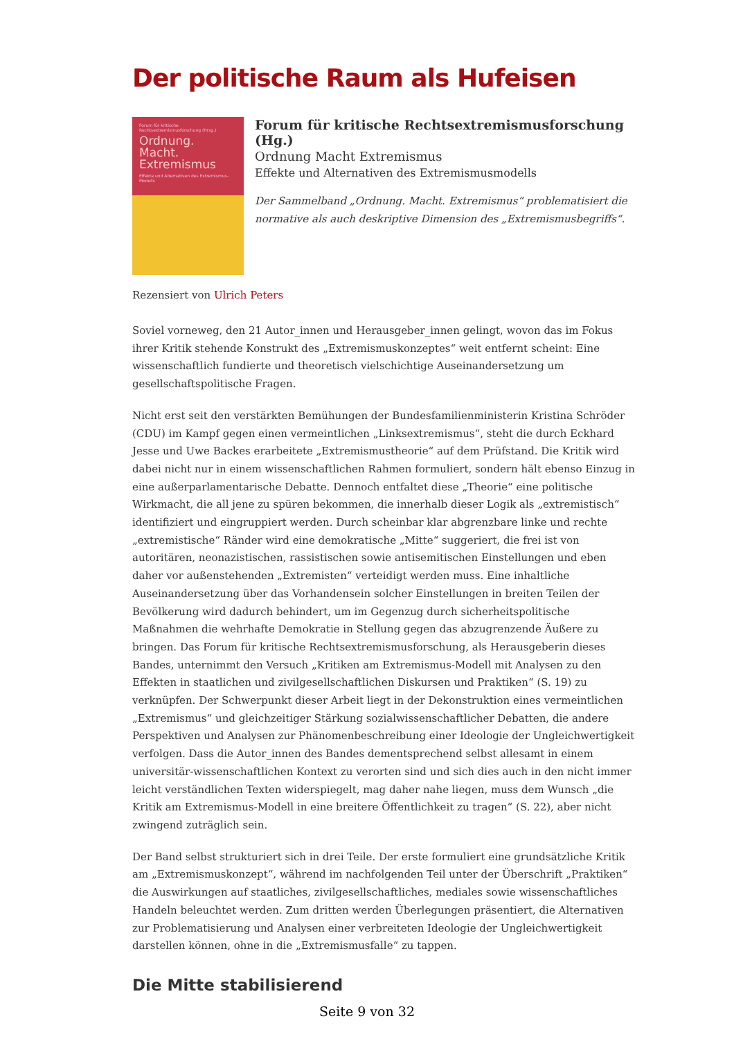Der politische Raum als Hufeisen
Forum für kritische Rechtsextremismusforschung (Hrsg.)
Ordnung.
Macht.
Extremismus
Effekte und Alternativen des Extremismus-Modells
Forum für kritische Rechtsextremismusforschung (Hg.)
Ordnung Macht Extremismus
Effekte und Alternativen des Extremismusmodells
Der Sammelband „Ordnung. Macht. Extremismus“ problematisiert die normative als auch deskriptive Dimension des „Extremismusbegriffs“.
Rezensiert von Ulrich Peters
Soviel vorneweg, den 21 Autor_innen und Herausgeber_innen gelingt, wovon das im Fokus ihrer Kritik stehende Konstrukt des „Extremismuskonzeptes“ weit entfernt scheint: Eine wissenschaftlich fundierte und theoretisch vielschichtige Auseinandersetzung um gesellschaftspolitische Fragen.
Nicht erst seit den verstärkten Bemühungen der Bundesfamilienministerin Kristina Schröder (CDU) im Kampf gegen einen vermeintlichen „Linksextremismus“, steht die durch Eckhard Jesse und Uwe Backes erarbeitete „Extremismustheorie“ auf dem Prüfstand. Die Kritik wird dabei nicht nur in einem wissenschaftlichen Rahmen formuliert, sondern hält ebenso Einzug in eine außerparlamentarische Debatte. Dennoch entfaltet diese „Theorie“ eine politische Wirkmacht, die all jene zu spüren bekommen, die innerhalb dieser Logik als „extremistisch“ identifiziert und eingruppiert werden. Durch scheinbar klar abgrenzbare linke und rechte „extremistische“ Ränder wird eine demokratische „Mitte“ suggeriert, die frei ist von autoritären, neonazistischen, rassistischen sowie antisemitischen Einstellungen und eben daher vor außenstehenden „Extremisten“ verteidigt werden muss. Eine inhaltliche Auseinandersetzung über das Vorhandensein solcher Einstellungen in breiten Teilen der Bevölkerung wird dadurch behindert, um im Gegenzug durch sicherheitspolitische Maßnahmen die wehrhafte Demokratie in Stellung gegen das abzugrenzende Äußere zu bringen. Das Forum für kritische Rechtsextremismusforschung, als Herausgeberin dieses Bandes, unternimmt den Versuch „Kritiken am Extremismus-Modell mit Analysen zu den Effekten in staatlichen und zivilgesellschaftlichen Diskursen und Praktiken“ (S. 19) zu verknüpfen. Der Schwerpunkt dieser Arbeit liegt in der Dekonstruktion eines vermeintlichen „Extremismus“ und gleichzeitiger Stärkung sozialwissenschaftlicher Debatten, die andere Perspektiven und Analysen zur Phänomenbeschreibung einer Ideologie der Ungleichwertigkeit verfolgen. Dass die Autor_innen des Bandes dementsprechend selbst allesamt in einem universitär-wissenschaftlichen Kontext zu verorten sind und sich dies auch in den nicht immer leicht verständlichen Texten widerspiegelt, mag daher nahe liegen, muss dem Wunsch „die Kritik am Extremismus-Modell in eine breitere Öffentlichkeit zu tragen“ (S. 22), aber nicht zwingend zuträglich sein.
Der Band selbst strukturiert sich in drei Teile. Der erste formuliert eine grundsätzliche Kritik am „Extremismuskonzept“, während im nachfolgenden Teil unter der Überschrift „Praktiken“ die Auswirkungen auf staatliches, zivilgesellschaftliches, mediales sowie wissenschaftliches Handeln beleuchtet werden. Zum dritten werden Überlegungen präsentiert, die Alternativen zur Problematisierung und Analysen einer verbreiteten Ideologie der Ungleichwertigkeit darstellen können, ohne in die „Extremismusfalle“ zu tappen.
Die Mitte stabilisierend
Seite 9 von 32